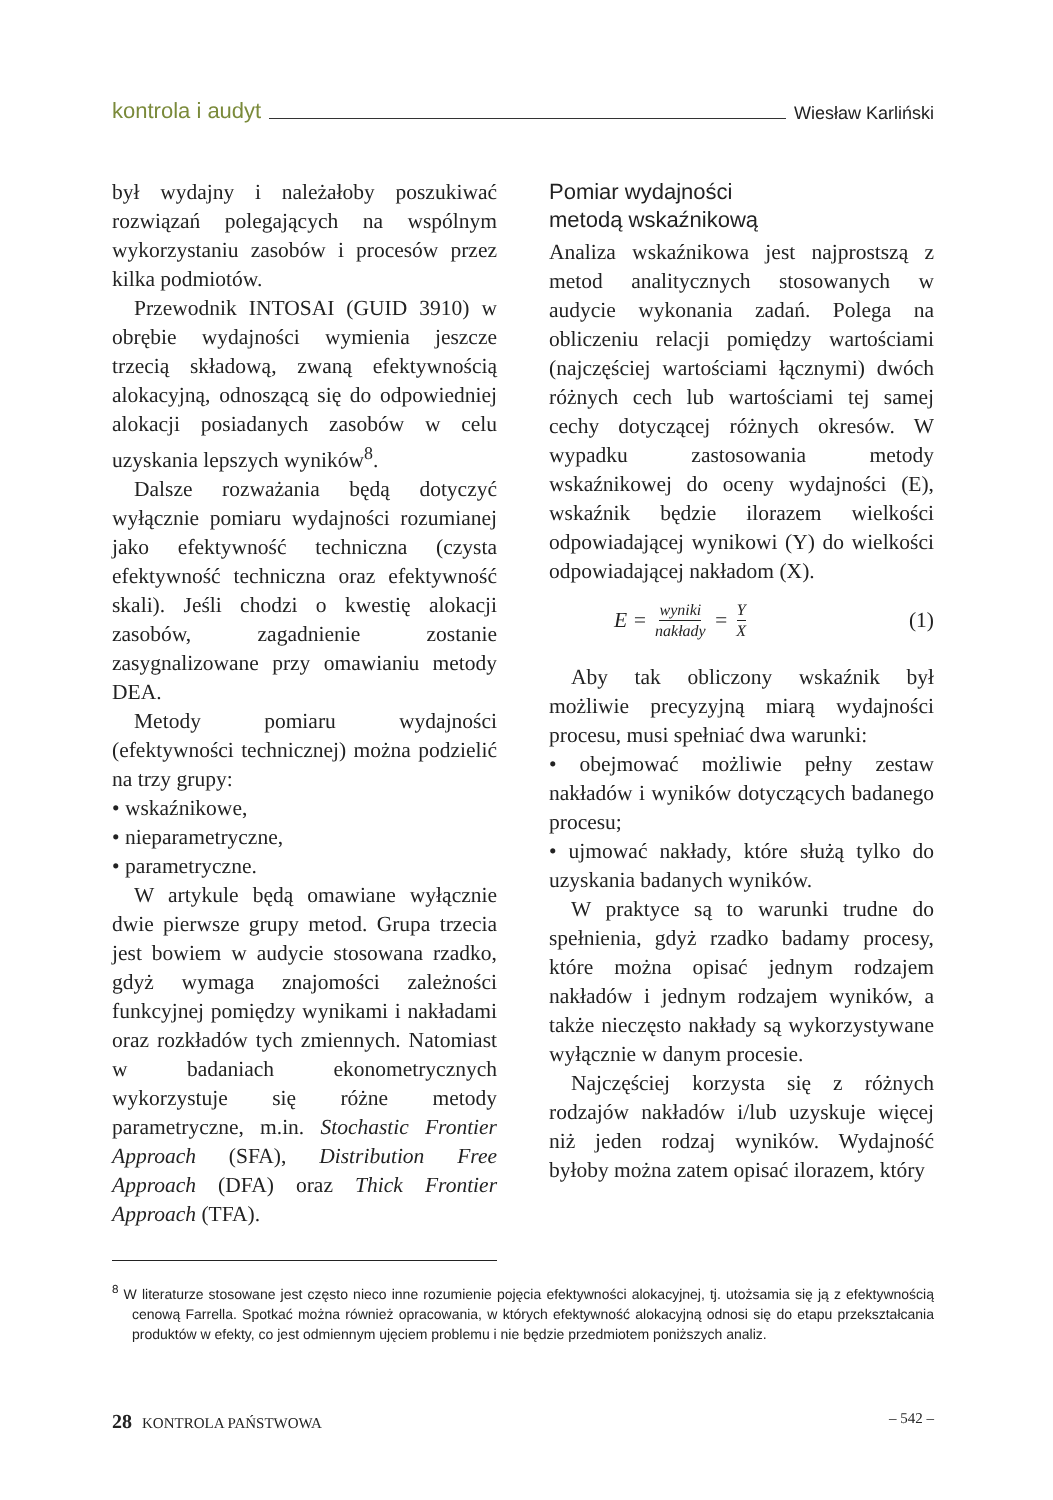kontrola i audyt Wiesław Karliński
był wydajny i należałoby poszukiwać rozwiązań polegających na wspólnym wykorzystaniu zasobów i procesów przez kilka podmiotów.
Przewodnik INTOSAI (GUID 3910) w obrębie wydajności wymienia jeszcze trzecią składową, zwaną efektywnością alokacyjną, odnoszącą się do odpowiedniej alokacji posiadanych zasobów w celu uzyskania lepszych wyników<sup>8</sup>.
Dalsze rozważania będą dotyczyć wyłącznie pomiaru wydajności rozumianej jako efektywność techniczna (czysta efektywność techniczna oraz efektywność skali). Jeśli chodzi o kwestię alokacji zasobów, zagadnienie zostanie zasygnalizowane przy omawianiu metody DEA.
Metody pomiaru wydajności (efektywności technicznej) można podzielić na trzy grupy:
• wskaźnikowe,
• nieparametryczne,
• parametryczne.
W artykule będą omawiane wyłącznie dwie pierwsze grupy metod. Grupa trzecia jest bowiem w audycie stosowana rzadko, gdyż wymaga znajomości zależności funkcyjnej pomiędzy wynikami i nakładami oraz rozkładów tych zmiennych. Natomiast w badaniach ekonometrycznych wykorzystuje się różne metody parametryczne, m.in. Stochastic Frontier Approach (SFA), Distribution Free Approach (DFA) oraz Thick Frontier Approach (TFA).
Pomiar wydajności
metodą wskaźnikową
Analiza wskaźnikowa jest najprostszą z metod analitycznych stosowanych w audycie wykonania zadań. Polega na obliczeniu relacji pomiędzy wartościami (najczęściej wartościami łącznymi) dwóch różnych cech lub wartościami tej samej cechy dotyczącej różnych okresów. W wypadku zastosowania metody wskaźnikowej do oceny wydajności (E), wskaźnik będzie ilorazem wielkości odpowiadającej wynikowi (Y) do wielkości odpowiadającej nakładom (X).
E = wyniki nakłady = Y X (1)
Aby tak obliczony wskaźnik był możliwie precyzyjną miarą wydajności procesu, musi spełniać dwa warunki:
• obejmować możliwie pełny zestaw nakładów i wyników dotyczących badanego procesu;
• ujmować nakłady, które służą tylko do uzyskania badanych wyników.
W praktyce są to warunki trudne do spełnienia, gdyż rzadko badamy procesy, które można opisać jednym rodzajem nakładów i jednym rodzajem wyników, a także nieczęsto nakłady są wykorzystywane wyłącznie w danym procesie.
Najczęściej korzysta się z różnych rodzajów nakładów i/lub uzyskuje więcej niż jeden rodzaj wyników. Wydajność byłoby można zatem opisać ilorazem, który
<sup>8</sup> W literaturze stosowane jest często nieco inne rozumienie pojęcia efektywności alokacyjnej, tj. utożsamia się ją z efektywnością cenową Farrella. Spotkać można również opracowania, w których efektywność alokacyjną odnosi się do etapu przekształcania produktów w efekty, co jest odmiennym ujęciem problemu i nie będzie przedmiotem poniższych analiz.
28 KONTROLA PAŃSTWOWA – 542 –